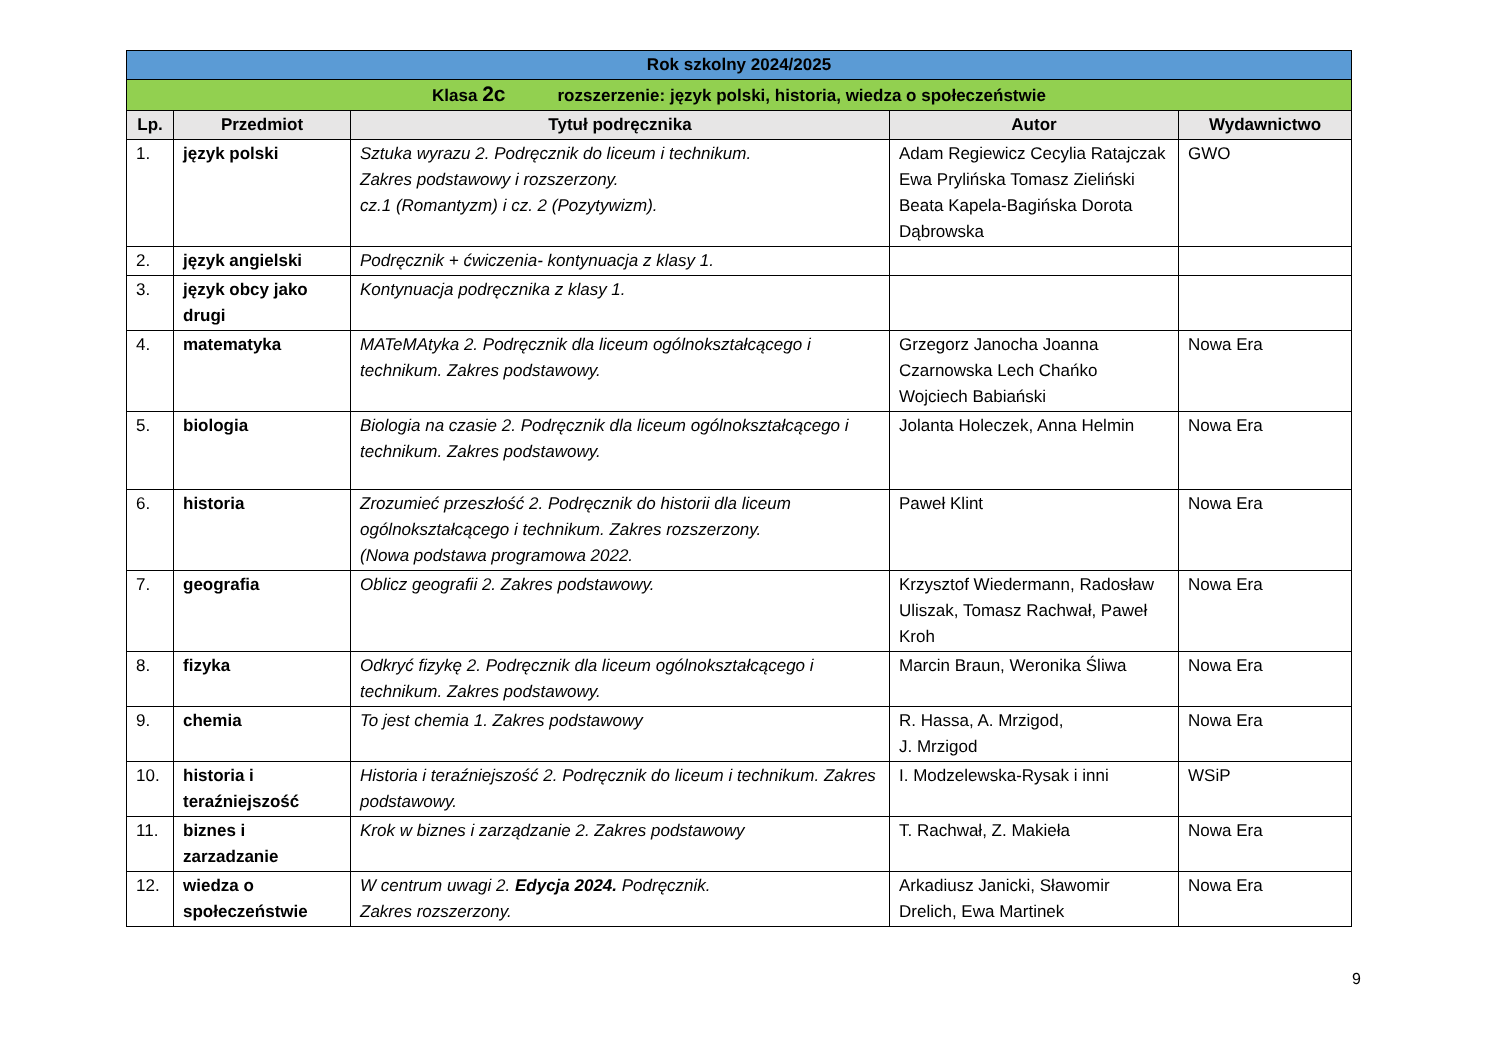| Rok szkolny 2024/2025 | | | | |
| --- | --- | --- | --- | --- |
| Klasa 2c rozszerzenie: język polski, historia, wiedza o społeczeństwie | | | | |
| Lp. | Przedmiot | Tytuł podręcznika | Autor | Wydawnictwo |
| 1. | język polski | Sztuka wyrazu 2. Podręcznik do liceum i technikum. Zakres podstawowy i rozszerzony. cz.1 (Romantyzm) i cz. 2 (Pozytywizm). | Adam Regiewicz Cecylia Ratajczak Ewa Prylińska Tomasz Zieliński Beata Kapela-Bagińska Dorota Dąbrowska | GWO |
| 2. | język angielski | Podręcznik + ćwiczenia- kontynuacja z klasy 1. | | |
| 3. | język obcy jako drugi | Kontynuacja podręcznika z klasy 1. | | |
| 4. | matematyka | MATeMAtyka 2. Podręcznik dla liceum ogólnokształcącego i technikum. Zakres podstawowy. | Grzegorz Janocha Joanna Czarnowska Lech Chańko Wojciech Babiański | Nowa Era |
| 5. | biologia | Biologia na czasie 2. Podręcznik dla liceum ogólnokształcącego i technikum. Zakres podstawowy. | Jolanta Holeczek, Anna Helmin | Nowa Era |
| 6. | historia | Zrozumieć przeszłość 2. Podręcznik do historii dla liceum ogólnokształcącego i technikum. Zakres rozszerzony. (Nowa podstawa programowa 2022. | Paweł Klint | Nowa Era |
| 7. | geografia | Oblicz geografii 2. Zakres podstawowy. | Krzysztof Wiedermann, Radosław Uliszak, Tomasz Rachwał, Paweł Kroh | Nowa Era |
| 8. | fizyka | Odkryć fizykę 2. Podręcznik dla liceum ogólnokształcącego i technikum. Zakres podstawowy. | Marcin Braun, Weronika Śliwa | Nowa Era |
| 9. | chemia | To jest chemia 1. Zakres podstawowy | R. Hassa, A. Mrzigod, J. Mrzigod | Nowa Era |
| 10. | historia i teraźniejszość | Historia i teraźniejszość 2. Podręcznik do liceum i technikum. Zakres podstawowy. | I. Modzelewska-Rysak i inni | WSiP |
| 11. | biznes i zarzadzanie | Krok w biznes i zarządzanie 2. Zakres podstawowy | T. Rachwał, Z. Makieła | Nowa Era |
| 12. | wiedza o społeczeństwie | W centrum uwagi 2. Edycja 2024. Podręcznik. Zakres rozszerzony. | Arkadiusz Janicki, Sławomir Drelich, Ewa Martinek | Nowa Era |
9